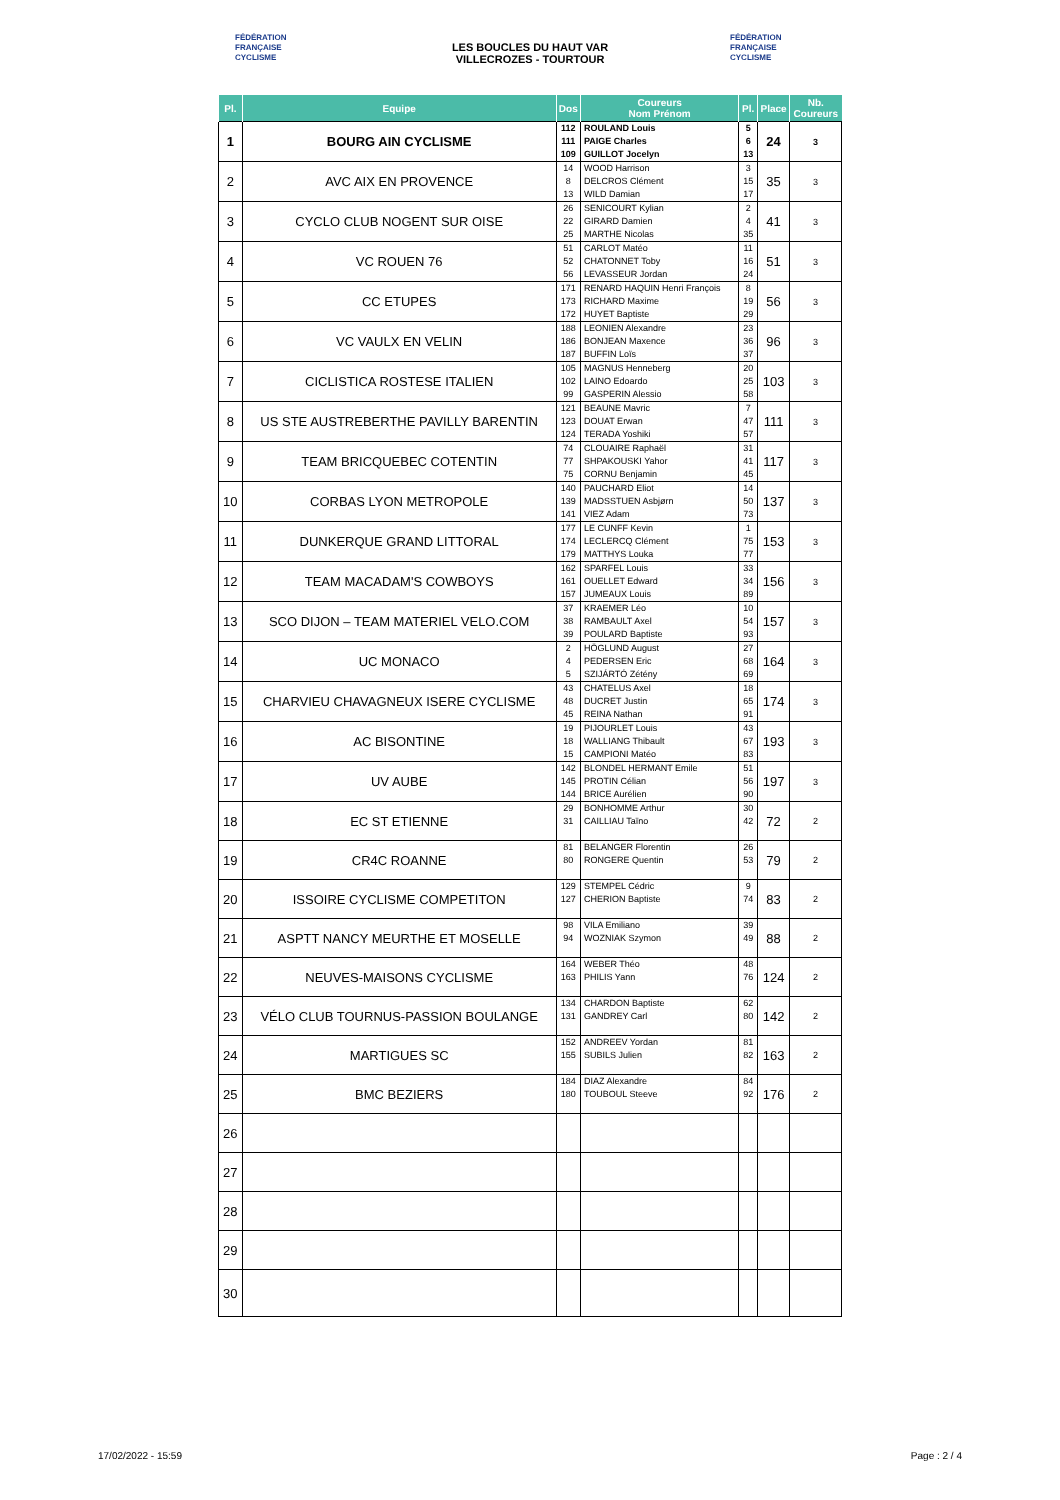FÉDÉRATION
FRANÇAISE
CYCLISME
LES BOUCLES DU HAUT VAR
VILLECROZES - TOURTOUR
FÉDÉRATION
FRANÇAISE
CYCLISME
| Pl. | Equipe | Dos | Coureurs Nom Prénom | Pl. | Place | Nb. Coureurs |
| --- | --- | --- | --- | --- | --- | --- |
| 1 | BOURG AIN CYCLISME | 112 111 109 | ROULAND Louis PAIGE Charles GUILLOT Jocelyn | 5 6 13 | 24 | 3 |
| 2 | AVC AIX EN PROVENCE | 14 8 13 | WOOD Harrison DELCROS Clément WILD Damian | 3 15 17 | 35 | 3 |
| 3 | CYCLO CLUB NOGENT SUR OISE | 26 22 25 | SENICOURT Kylian GIRARD Damien MARTHE Nicolas | 2 4 35 | 41 | 3 |
| 4 | VC ROUEN 76 | 51 52 56 | CARLOT Matéo CHATONNET Toby LEVASSEUR Jordan | 11 16 24 | 51 | 3 |
| 5 | CC ETUPES | 171 173 172 | RENARD HAQUIN Henri François RICHARD Maxime HUYET Baptiste | 8 19 29 | 56 | 3 |
| 6 | VC VAULX EN VELIN | 188 186 187 | LEONIEN Alexandre BONJEAN Maxence BUFFIN Loïs | 23 36 37 | 96 | 3 |
| 7 | CICLISTICA ROSTESE ITALIEN | 105 102 99 | MAGNUS Henneberg LAINO Edoardo GASPERIN Alessio | 20 25 58 | 103 | 3 |
| 8 | US STE AUSTREBERTHE PAVILLY BARENTIN | 121 123 124 | BEAUNE Mavric DOUAT Erwan TERADA Yoshiki | 7 47 57 | 111 | 3 |
| 9 | TEAM BRICQUEBEC COTENTIN | 74 77 75 | CLOUAIRE Raphaël SHPAKOUSKI Yahor CORNU Benjamin | 31 41 45 | 117 | 3 |
| 10 | CORBAS LYON METROPOLE | 140 139 141 | PAUCHARD Eliot MADSSTUEN Asbjørn VIEZ Adam | 14 50 73 | 137 | 3 |
| 11 | DUNKERQUE GRAND LITTORAL | 177 174 179 | LE CUNFF Kevin LECLERCQ Clément MATTHYS Louka | 1 75 77 | 153 | 3 |
| 12 | TEAM MACADAM'S COWBOYS | 162 161 157 | SPARFEL Louis OUELLET Edward JUMEAUX Louis | 33 34 89 | 156 | 3 |
| 13 | SCO DIJON – TEAM MATERIEL VELO.COM | 37 38 39 | KRAEMER Léo RAMBAULT Axel POULARD Baptiste | 10 54 93 | 157 | 3 |
| 14 | UC MONACO | 2 4 5 | HÖGLUND August PEDERSEN Eric SZIJÁRTÓ Zétény | 27 68 69 | 164 | 3 |
| 15 | CHARVIEU CHAVAGNEUX ISERE CYCLISME | 43 48 45 | CHATELUS Axel DUCRET Justin REINA Nathan | 18 65 91 | 174 | 3 |
| 16 | AC BISONTINE | 19 18 15 | PIJOURLET Louis WALLIANG Thibault CAMPIONI Matéo | 43 67 83 | 193 | 3 |
| 17 | UV AUBE | 142 145 144 | BLONDEL HERMANT Emile PROTIN Célian BRICE Aurélien | 51 56 90 | 197 | 3 |
| 18 | EC ST ETIENNE | 29 31 | BONHOMME Arthur CAILLIAU Taïno | 30 42 | 72 | 2 |
| 19 | CR4C ROANNE | 81 80 | BELANGER Florentin RONGERE Quentin | 26 53 | 79 | 2 |
| 20 | ISSOIRE CYCLISME COMPETITON | 129 127 | STEMPEL Cédric CHERION Baptiste | 9 74 | 83 | 2 |
| 21 | ASPTT NANCY MEURTHE ET MOSELLE | 98 94 | VILA Emiliano WOZNIAK Szymon | 39 49 | 88 | 2 |
| 22 | NEUVES-MAISONS CYCLISME | 164 163 | WEBER Théo PHILIS Yann | 48 76 | 124 | 2 |
| 23 | VÉLO CLUB TOURNUS-PASSION BOULANGE | 134 131 | CHARDON Baptiste GANDREY Carl | 62 80 | 142 | 2 |
| 24 | MARTIGUES SC | 152 155 | ANDREEV Yordan SUBILS Julien | 81 82 | 163 | 2 |
| 25 | BMC BEZIERS | 184 180 | DIAZ Alexandre TOUBOUL Steeve | 84 92 | 176 | 2 |
| 26 | | | | | | |
| 27 | | | | | | |
| 28 | | | | | | |
| 29 | | | | | | |
| 30 | | | | | | |
17/02/2022 - 15:59 Page : 2 / 4